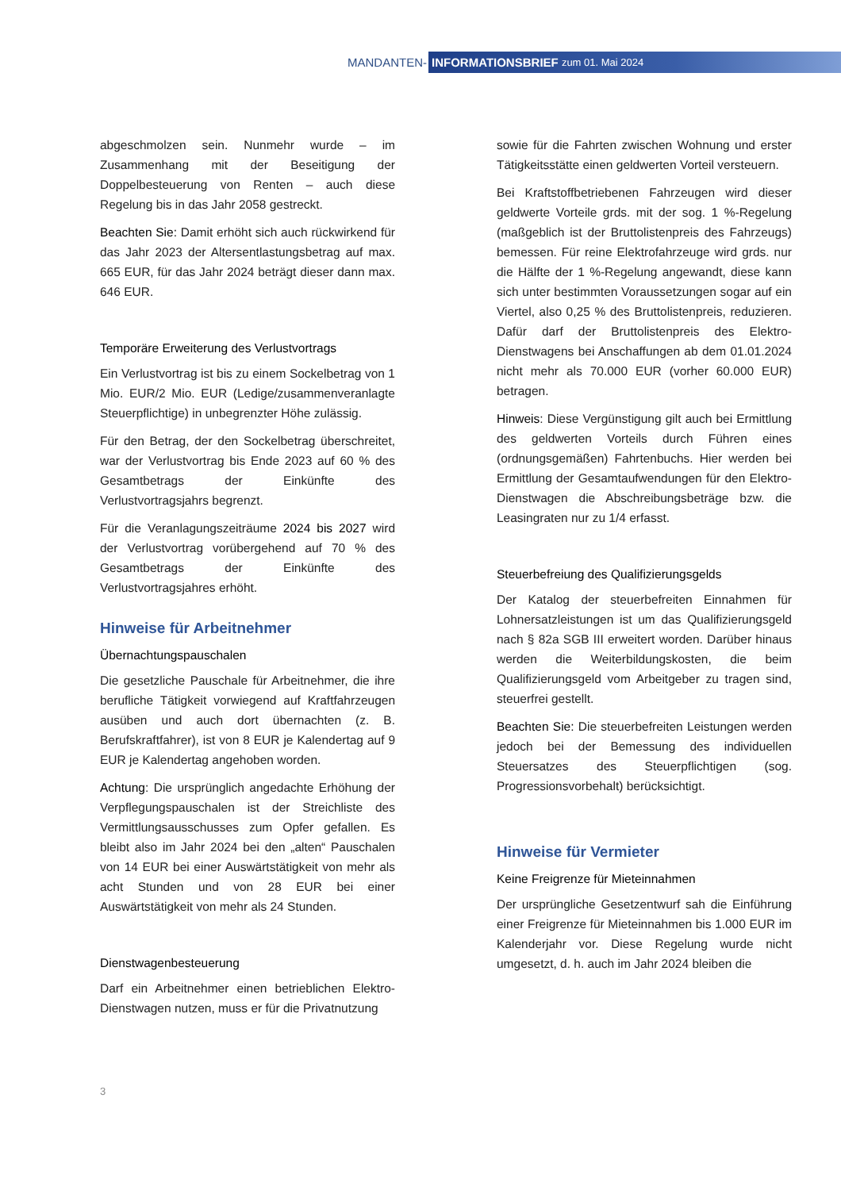MANDANTEN- INFORMATIONSBRIEF zum 01. Mai 2024
abgeschmolzen sein. Nunmehr wurde – im Zusammenhang mit der Beseitigung der Doppelbesteuerung von Renten – auch diese Regelung bis in das Jahr 2058 gestreckt.
Beachten Sie: Damit erhöht sich auch rückwirkend für das Jahr 2023 der Altersentlastungsbetrag auf max. 665 EUR, für das Jahr 2024 beträgt dieser dann max. 646 EUR.
Temporäre Erweiterung des Verlustvortrags
Ein Verlustvortrag ist bis zu einem Sockelbetrag von 1 Mio. EUR/2 Mio. EUR (Ledige/zusammenveranlagte Steuerpflichtige) in unbegrenzter Höhe zulässig.
Für den Betrag, der den Sockelbetrag überschreitet, war der Verlustvortrag bis Ende 2023 auf 60 % des Gesamtbetrags der Einkünfte des Verlustvortragsjahrs begrenzt.
Für die Veranlagungszeiträume 2024 bis 2027 wird der Verlustvortrag vorübergehend auf 70 % des Gesamtbetrags der Einkünfte des Verlustvortragsjahres erhöht.
Hinweise für Arbeitnehmer
Übernachtungspauschalen
Die gesetzliche Pauschale für Arbeitnehmer, die ihre berufliche Tätigkeit vorwiegend auf Kraftfahrzeugen ausüben und auch dort übernachten (z. B. Berufskraftfahrer), ist von 8 EUR je Kalendertag auf 9 EUR je Kalendertag angehoben worden.
Achtung: Die ursprünglich angedachte Erhöhung der Verpflegungspauschalen ist der Streichliste des Vermittlungsausschusses zum Opfer gefallen. Es bleibt also im Jahr 2024 bei den „alten“ Pauschalen von 14 EUR bei einer Auswärtstätigkeit von mehr als acht Stunden und von 28 EUR bei einer Auswärtstätigkeit von mehr als 24 Stunden.
Dienstwagenbesteuerung
Darf ein Arbeitnehmer einen betrieblichen Elektro-Dienstwagen nutzen, muss er für die Privatnutzung
sowie für die Fahrten zwischen Wohnung und erster Tätigkeitsstätte einen geldwerten Vorteil versteuern.
Bei Kraftstoffbetriebenen Fahrzeugen wird dieser geldwerte Vorteile grds. mit der sog. 1 %-Regelung (maßgeblich ist der Bruttolistenpreis des Fahrzeugs) bemessen. Für reine Elektrofahrzeuge wird grds. nur die Hälfte der 1 %-Regelung angewandt, diese kann sich unter bestimmten Voraussetzungen sogar auf ein Viertel, also 0,25 % des Bruttolistenpreis, reduzieren. Dafür darf der Bruttolistenpreis des Elektro-Dienstwagens bei Anschaffungen ab dem 01.01.2024 nicht mehr als 70.000 EUR (vorher 60.000 EUR) betragen.
Hinweis: Diese Vergünstigung gilt auch bei Ermittlung des geldwerten Vorteils durch Führen eines (ordnungsgemäßen) Fahrtenbuchs. Hier werden bei Ermittlung der Gesamtaufwendungen für den Elektro-Dienstwagen die Abschreibungsbeträge bzw. die Leasingraten nur zu 1/4 erfasst.
Steuerbefreiung des Qualifizierungsgelds
Der Katalog der steuerbefreiten Einnahmen für Lohnersatzleistungen ist um das Qualifizierungsgeld nach § 82a SGB III erweitert worden. Darüber hinaus werden die Weiterbildungskosten, die beim Qualifizierungsgeld vom Arbeitgeber zu tragen sind, steuerfrei gestellt.
Beachten Sie: Die steuerbefreiten Leistungen werden jedoch bei der Bemessung des individuellen Steuersatzes des Steuerpflichtigen (sog. Progressionsvorbehalt) berücksichtigt.
Hinweise für Vermieter
Keine Freigrenze für Mieteinnahmen
Der ursprüngliche Gesetzentwurf sah die Einführung einer Freigrenze für Mieteinnahmen bis 1.000 EUR im Kalenderjahr vor. Diese Regelung wurde nicht umgesetzt, d. h. auch im Jahr 2024 bleiben die
3